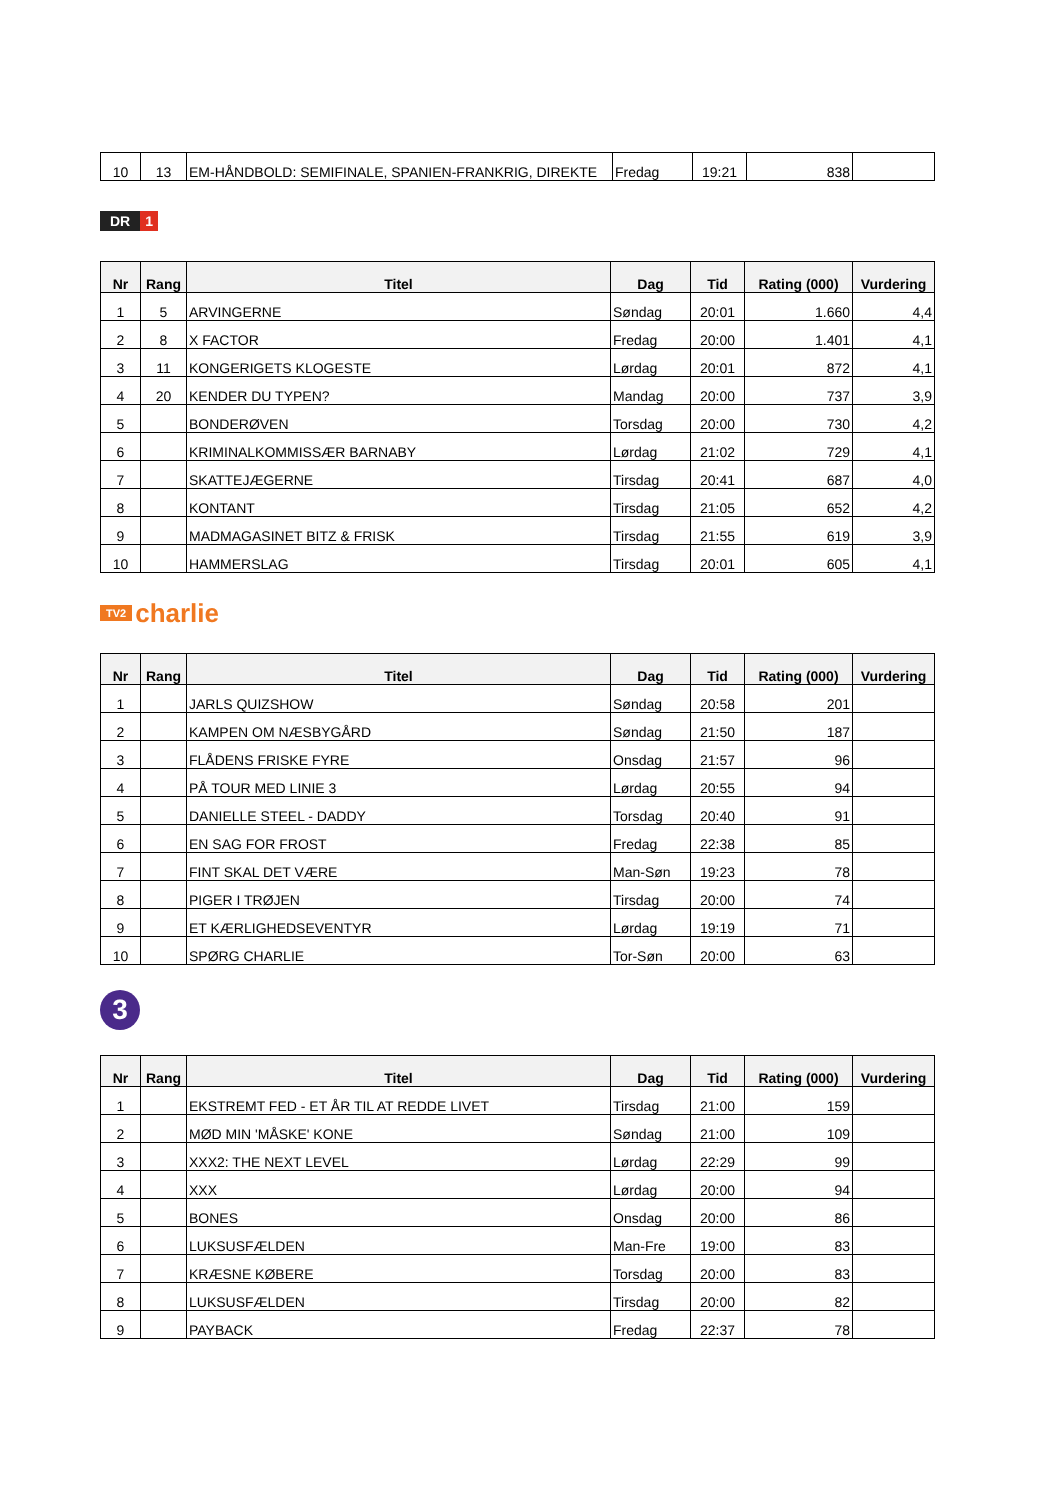| 10 | 13 | EM-HÅNDBOLD: SEMIFINALE, SPANIEN-FRANKRIG, DIREKTE | Fredag | 19:21 | 838 | |
DR 1
| Nr | Rang | Titel | Dag | Tid | Rating (000) | Vurdering |
| --- | --- | --- | --- | --- | --- | --- |
| 1 | 5 | ARVINGERNE | Søndag | 20:01 | 1.660 | 4,4 |
| 2 | 8 | X FACTOR | Fredag | 20:00 | 1.401 | 4,1 |
| 3 | 11 | KONGERIGETS KLOGESTE | Lørdag | 20:01 | 872 | 4,1 |
| 4 | 20 | KENDER DU TYPEN? | Mandag | 20:00 | 737 | 3,9 |
| 5 | | BONDERØVEN | Torsdag | 20:00 | 730 | 4,2 |
| 6 | | KRIMINALKOMMISSÆR BARNABY | Lørdag | 21:02 | 729 | 4,1 |
| 7 | | SKATTEJÆGERNE | Tirsdag | 20:41 | 687 | 4,0 |
| 8 | | KONTANT | Tirsdag | 21:05 | 652 | 4,2 |
| 9 | | MADMAGASINET BITZ & FRISK | Tirsdag | 21:55 | 619 | 3,9 |
| 10 | | HAMMERSLAG | Tirsdag | 20:01 | 605 | 4,1 |
TV2 charlie
| Nr | Rang | Titel | Dag | Tid | Rating (000) | Vurdering |
| --- | --- | --- | --- | --- | --- | --- |
| 1 | | JARLS QUIZSHOW | Søndag | 20:58 | 201 | |
| 2 | | KAMPEN OM NÆSBYGÅRD | Søndag | 21:50 | 187 | |
| 3 | | FLÅDENS FRISKE FYRE | Onsdag | 21:57 | 96 | |
| 4 | | PÅ TOUR MED LINIE 3 | Lørdag | 20:55 | 94 | |
| 5 | | DANIELLE STEEL - DADDY | Torsdag | 20:40 | 91 | |
| 6 | | EN SAG FOR FROST | Fredag | 22:38 | 85 | |
| 7 | | FINT SKAL DET VÆRE | Man-Søn | 19:23 | 78 | |
| 8 | | PIGER I TRØJEN | Tirsdag | 20:00 | 74 | |
| 9 | | ET KÆRLIGHEDSEVENTYR | Lørdag | 19:19 | 71 | |
| 10 | | SPØRG CHARLIE | Tor-Søn | 20:00 | 63 | |
3
| Nr | Rang | Titel | Dag | Tid | Rating (000) | Vurdering |
| --- | --- | --- | --- | --- | --- | --- |
| 1 | | EKSTREMT FED - ET ÅR TIL AT REDDE LIVET | Tirsdag | 21:00 | 159 | |
| 2 | | MØD MIN 'MÅSKE' KONE | Søndag | 21:00 | 109 | |
| 3 | | XXX2: THE NEXT LEVEL | Lørdag | 22:29 | 99 | |
| 4 | | XXX | Lørdag | 20:00 | 94 | |
| 5 | | BONES | Onsdag | 20:00 | 86 | |
| 6 | | LUKSUSFÆLDEN | Man-Fre | 19:00 | 83 | |
| 7 | | KRÆSNE KØBERE | Torsdag | 20:00 | 83 | |
| 8 | | LUKSUSFÆLDEN | Tirsdag | 20:00 | 82 | |
| 9 | | PAYBACK | Fredag | 22:37 | 78 | |